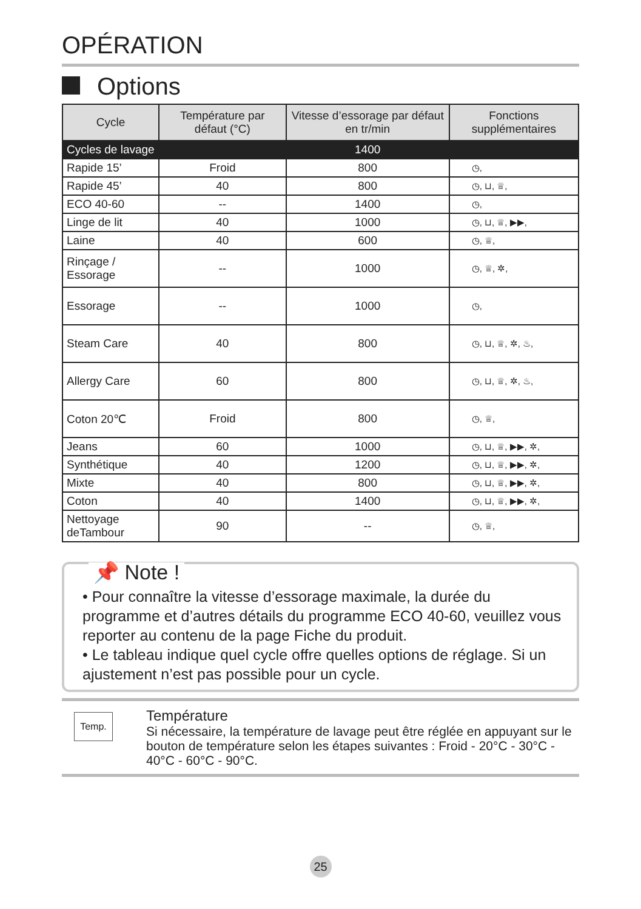OPÉRATION
Options
| Cycle | Température par défaut (°C) | Vitesse d’essorage par défaut en tr/min | Fonctions supplémentaires |
| --- | --- | --- | --- |
| Cycles de lavage | | 1400 | |
| Rapide 15’ | Froid | 800 | ◷, |
| Rapide 45’ | 40 | 800 | ◷, ⊔, ♕, |
| ECO 40-60 | -- | 1400 | ◷, |
| Linge de lit | 40 | 1000 | ◷, ⊔, ♕, ▶▶, |
| Laine | 40 | 600 | ◷, ♕, |
| Rinçage / Essorage | -- | 1000 | ◷, ♕, ✲, |
| Essorage | -- | 1000 | ◷, |
| Steam Care | 40 | 800 | ◷, ⊔, ♕, ✲, ♨, |
| Allergy Care | 60 | 800 | ◷, ⊔, ♕, ✲, ♨, |
| Coton 20℃ | Froid | 800 | ◷, ♕, |
| Jeans | 60 | 1000 | ◷, ⊔, ♕, ▶▶, ✲, |
| Synthétique | 40 | 1200 | ◷, ⊔, ♕, ▶▶, ✲, |
| Mixte | 40 | 800 | ◷, ⊔, ♕, ▶▶, ✲, |
| Coton | 40 | 1400 | ◷, ⊔, ♕, ▶▶, ✲, |
| Nettoyage deTambour | 90 | -- | ◷, ♕, |
📌 Note !
• Pour connaître la vitesse d’essorage maximale, la durée du programme et d’autres détails du programme ECO 40-60, veuillez vous reporter au contenu de la page Fiche du produit.
• Le tableau indique quel cycle offre quelles options de réglage. Si un ajustement n’est pas possible pour un cycle.
Temp.
Température
Si nécessaire, la température de lavage peut être réglée en appuyant sur le bouton de température selon les étapes suivantes : Froid - 20°C - 30°C - 40°C - 60°C - 90°C.
25